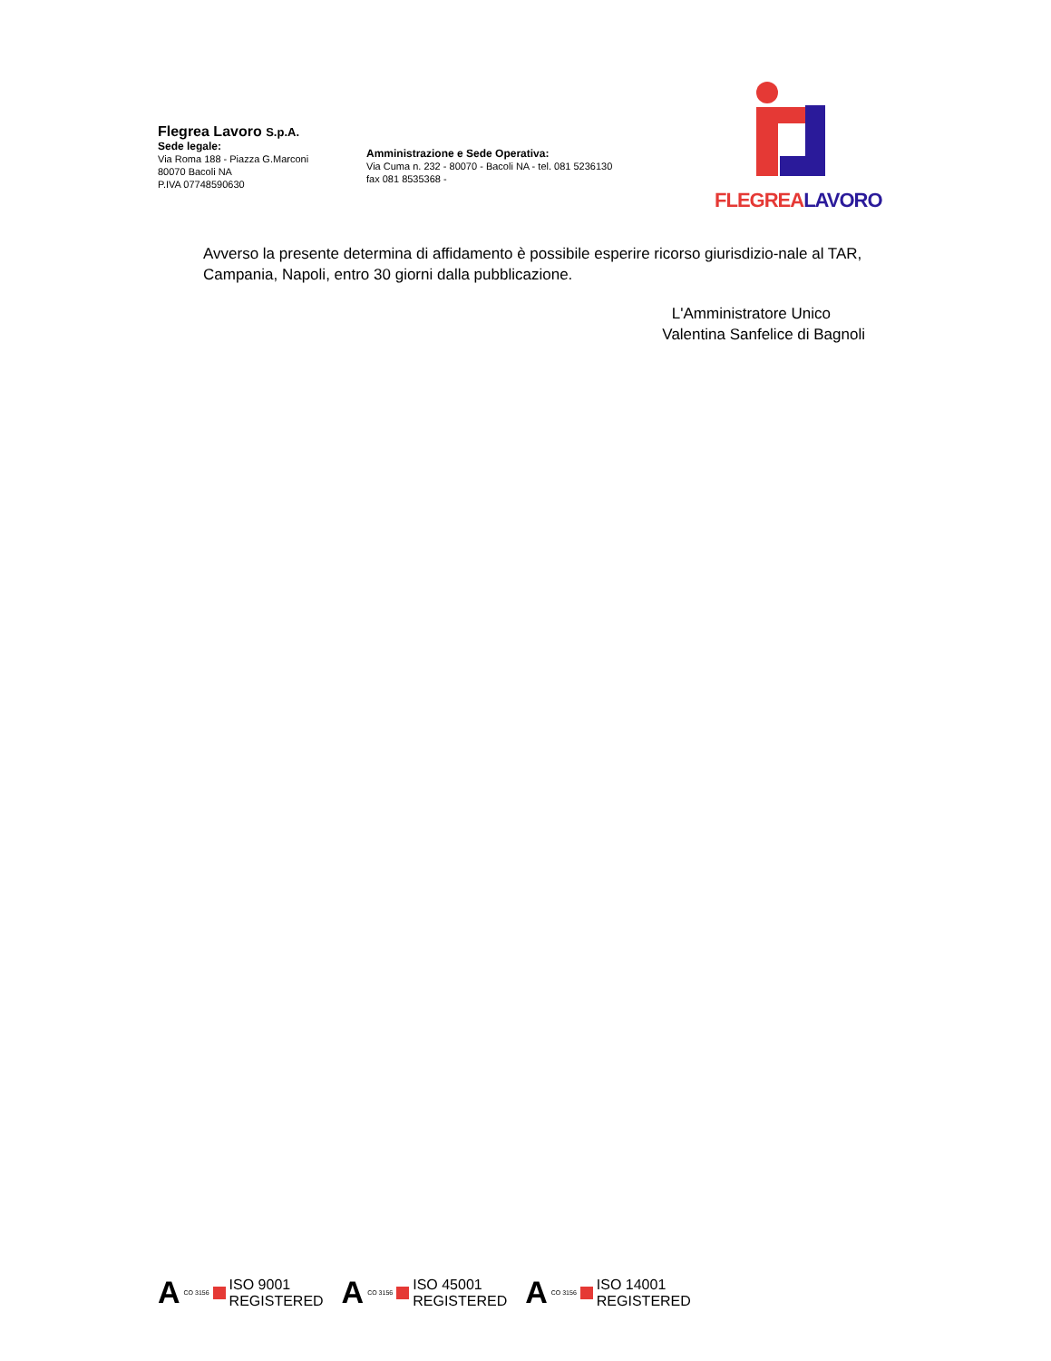Flegrea Lavoro S.p.A.
Sede legale:
Via Roma 188 - Piazza G.Marconi
80070 Bacoli NA
P.IVA 07748590630
Amministrazione e Sede Operativa:
Via Cuma n. 232 - 80070 - Bacoli NA - tel. 081 5236130
fax 081 8535368 -
FLEGREA LAVORO
Avverso la presente determina di affidamento è possibile esperire ricorso giurisdizio-nale al TAR, Campania, Napoli, entro 30 giorni dalla pubblicazione.
L'Amministratore Unico
Valentina Sanfelice di Bagnoli
A CO 3156 ISO 9001
REGISTERED
A CO 3156 ISO 45001
REGISTERED
A CO 3156 ISO 14001
REGISTERED